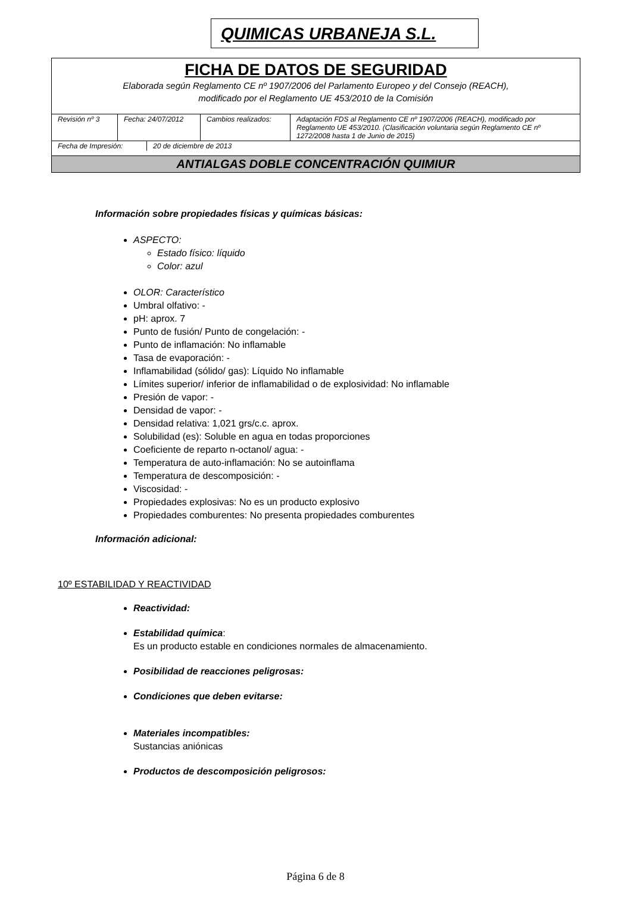QUIMICAS URBANEJA S.L.
FICHA DE DATOS DE SEGURIDAD
Elaborada según Reglamento CE nº 1907/2006 del Parlamento Europeo y del Consejo (REACH),
modificado por el Reglamento UE 453/2010 de la Comisión
| Revisión nº 3 | Fecha: 24/07/2012 | Cambios realizados: | Adaptación FDS al Reglamento CE nº 1907/2006 (REACH), modificado por Reglamento UE 453/2010. (Clasificación voluntaria según Reglamento CE nº 1272/2008 hasta 1 de Junio de 2015) |
| Fecha de Impresión: | 20 de diciembre de 2013 |
ANTIALGAS DOBLE CONCENTRACIÓN QUIMIUR
Información sobre propiedades físicas y químicas básicas:
ASPECTO:
Estado físico: líquido
Color: azul
OLOR: Característico
Umbral olfativo: -
pH: aprox. 7
Punto de fusión/ Punto de congelación: -
Punto de inflamación: No inflamable
Tasa de evaporación: -
Inflamabilidad (sólido/ gas): Líquido No inflamable
Límites superior/ inferior de inflamabilidad o de explosividad: No inflamable
Presión de vapor: -
Densidad de vapor: -
Densidad relativa: 1,021 grs/c.c. aprox.
Solubilidad (es): Soluble en agua en todas proporciones
Coeficiente de reparto n-octanol/ agua: -
Temperatura de auto-inflamación: No se autoinflama
Temperatura de descomposición: -
Viscosidad: -
Propiedades explosivas: No es un producto explosivo
Propiedades comburentes: No presenta propiedades comburentes
Información adicional:
10º ESTABILIDAD Y REACTIVIDAD
Reactividad:
Estabilidad química:
Es un producto estable en condiciones normales de almacenamiento.
Posibilidad de reacciones peligrosas:
Condiciones que deben evitarse:
Materiales incompatibles:
Sustancias aniónicas
Productos de descomposición peligrosos:
Página 6 de 8